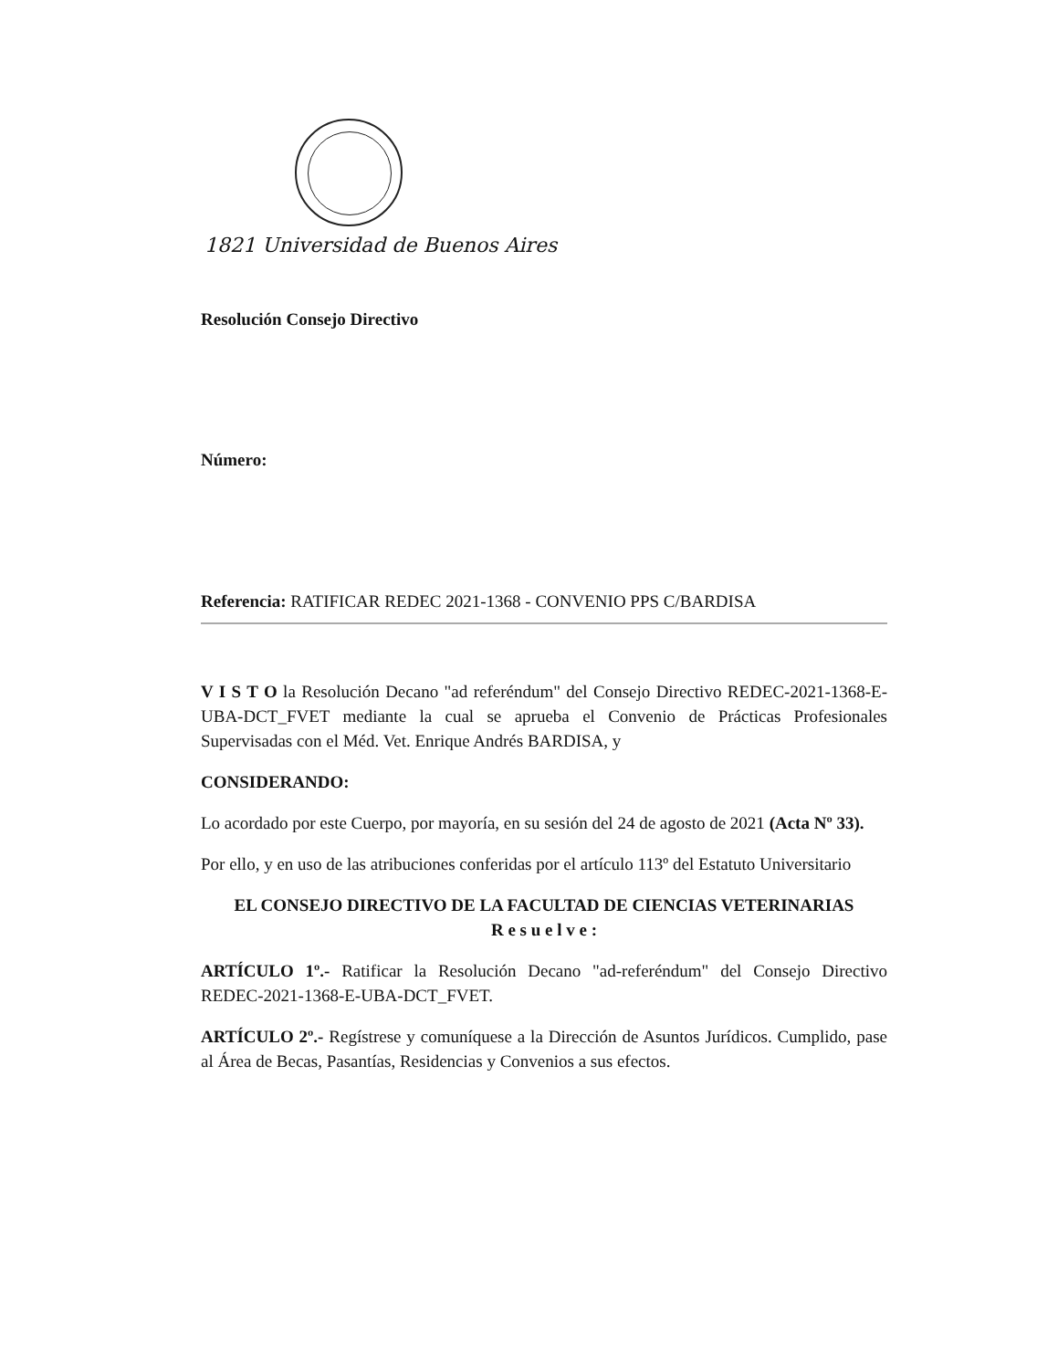1821 Universidad de Buenos Aires
Resolución Consejo Directivo
Número:
Referencia: RATIFICAR REDEC 2021-1368 - CONVENIO PPS C/BARDISA
V I S T O la Resolución Decano "ad referéndum" del Consejo Directivo REDEC-2021-1368-E-UBA-DCT_FVET mediante la cual se aprueba el Convenio de Prácticas Profesionales Supervisadas con el Méd. Vet. Enrique Andrés BARDISA, y
CONSIDERANDO:
Lo acordado por este Cuerpo, por mayoría, en su sesión del 24 de agosto de 2021 (Acta Nº 33).
Por ello, y en uso de las atribuciones conferidas por el artículo 113º del Estatuto Universitario
EL CONSEJO DIRECTIVO DE LA FACULTAD DE CIENCIAS VETERINARIAS
R e s u e l v e :
ARTÍCULO 1º.- Ratificar la Resolución Decano "ad-referéndum" del Consejo Directivo REDEC-2021-1368-E-UBA-DCT_FVET.
ARTÍCULO 2º.- Regístrese y comuníquese a la Dirección de Asuntos Jurídicos. Cumplido, pase al Área de Becas, Pasantías, Residencias y Convenios a sus efectos.